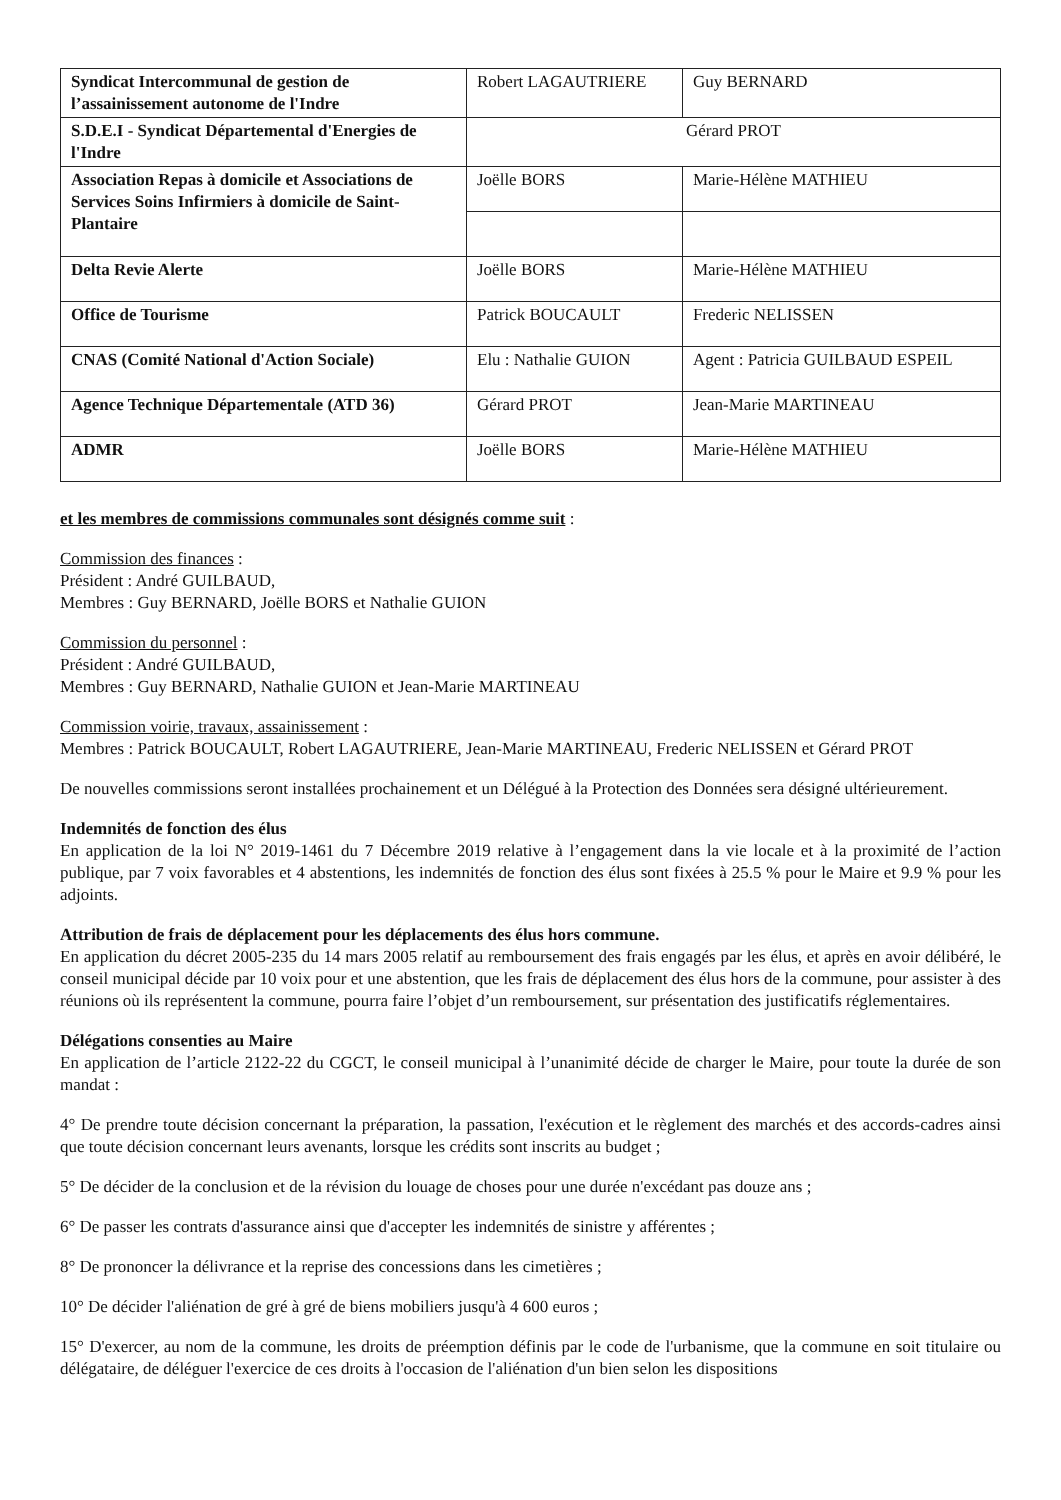| Syndicat Intercommunal de gestion de l’assainissement autonome de l'Indre | Robert LAGAUTRIERE | Guy BERNARD |
| S.D.E.I - Syndicat Départemental d'Energies de l'Indre | Gérard PROT | |
| Association Repas à domicile et Associations de Services Soins Infirmiers à domicile de Saint-Plantaire | Joëlle BORS | Marie-Hélène MATHIEU |
| Delta Revie Alerte | Joëlle BORS | Marie-Hélène MATHIEU |
| Office de Tourisme | Patrick BOUCAULT | Frederic NELISSEN |
| CNAS (Comité National d'Action Sociale) | Elu : Nathalie GUION | Agent : Patricia GUILBAUD ESPEIL |
| Agence Technique Départementale (ATD 36) | Gérard PROT | Jean-Marie MARTINEAU |
| ADMR | Joëlle BORS | Marie-Hélène MATHIEU |
et les membres de commissions communales sont désignés comme suit :
Commission des finances :
Président : André GUILBAUD,
Membres : Guy BERNARD, Joëlle BORS et Nathalie GUION
Commission du personnel :
Président : André GUILBAUD,
Membres : Guy BERNARD, Nathalie GUION et Jean-Marie MARTINEAU
Commission voirie, travaux, assainissement :
Membres : Patrick BOUCAULT, Robert LAGAUTRIERE, Jean-Marie MARTINEAU, Frederic NELISSEN et Gérard PROT
De nouvelles commissions seront installées prochainement et un Délégué à la Protection des Données sera désigné ultérieurement.
Indemnités de fonction des élus
En application de la loi N° 2019-1461 du 7 Décembre 2019 relative à l’engagement dans la vie locale et à la proximité de l’action publique, par 7 voix favorables et 4 abstentions, les indemnités de fonction des élus sont fixées à 25.5 % pour le Maire et 9.9 % pour les adjoints.
Attribution de frais de déplacement pour les déplacements des élus hors commune.
En application du décret 2005-235 du 14 mars 2005 relatif au remboursement des frais engagés par les élus, et après en avoir délibéré, le conseil municipal décide par 10 voix pour et une abstention, que les frais de déplacement des élus hors de la commune, pour assister à des réunions où ils représentent la commune, pourra faire l’objet d’un remboursement, sur présentation des justificatifs réglementaires.
Délégations consenties au Maire
En application de l’article 2122-22 du CGCT, le conseil municipal à l’unanimité décide de charger le Maire, pour toute la durée de son mandat :
4° De prendre toute décision concernant la préparation, la passation, l'exécution et le règlement des marchés et des accords-cadres ainsi que toute décision concernant leurs avenants, lorsque les crédits sont inscrits au budget ;
5° De décider de la conclusion et de la révision du louage de choses pour une durée n'excédant pas douze ans ;
6° De passer les contrats d'assurance ainsi que d'accepter les indemnités de sinistre y afférentes ;
8° De prononcer la délivrance et la reprise des concessions dans les cimetières ;
10° De décider l'aliénation de gré à gré de biens mobiliers jusqu'à 4 600 euros ;
15° D'exercer, au nom de la commune, les droits de préemption définis par le code de l'urbanisme, que la commune en soit titulaire ou délégataire, de déléguer l'exercice de ces droits à l'occasion de l'aliénation d'un bien selon les dispositions